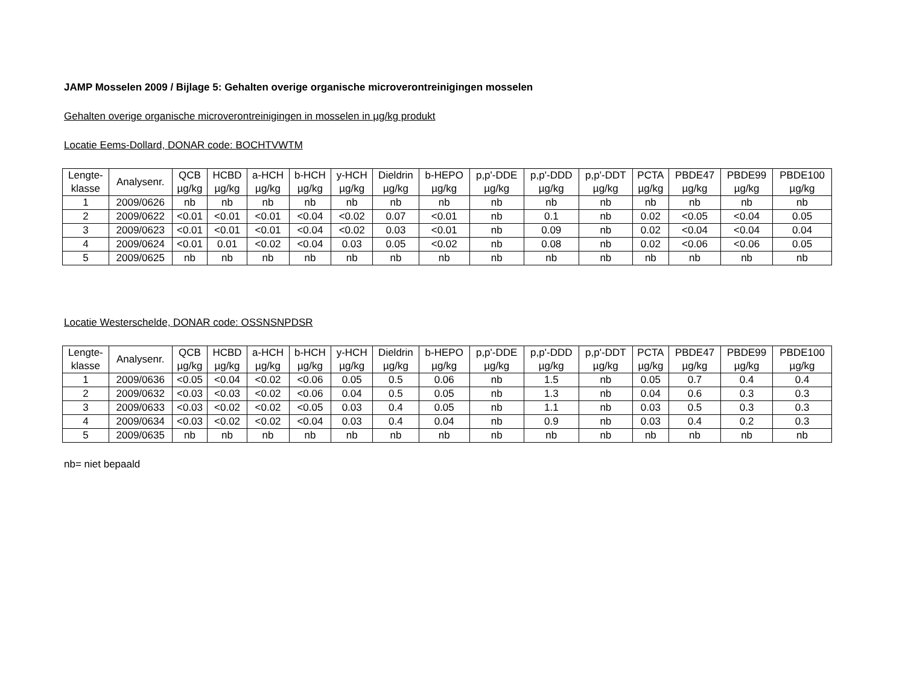JAMP Mosselen 2009 / Bijlage 5: Gehalten overige organische microverontreinigingen mosselen
Gehalten overige organische microverontreinigingen in mosselen in µg/kg produkt
Locatie Eems-Dollard, DONAR code: BOCHTVWTM
| Lengte- klasse | Analysenr. | QCB µg/kg | HCBD µg/kg | a-HCH µg/kg | b-HCH µg/kg | y-HCH µg/kg | Dieldrin µg/kg | b-HEPO µg/kg | p,p'-DDE µg/kg | p,p'-DDD µg/kg | p,p'-DDT µg/kg | PCTA µg/kg | PBDE47 µg/kg | PBDE99 µg/kg | PBDE100 µg/kg |
| --- | --- | --- | --- | --- | --- | --- | --- | --- | --- | --- | --- | --- | --- | --- | --- |
| 1 | 2009/0626 | nb | nb | nb | nb | nb | nb | nb | nb | nb | nb | nb | nb | nb | nb |
| 2 | 2009/0622 | <0.01 | <0.01 | <0.01 | <0.04 | <0.02 | 0.07 | <0.01 | nb | 0.1 | nb | 0.02 | <0.05 | <0.04 | 0.05 |
| 3 | 2009/0623 | <0.01 | <0.01 | <0.01 | <0.04 | <0.02 | 0.03 | <0.01 | nb | 0.09 | nb | 0.02 | <0.04 | <0.04 | 0.04 |
| 4 | 2009/0624 | <0.01 | 0.01 | <0.02 | <0.04 | 0.03 | 0.05 | <0.02 | nb | 0.08 | nb | 0.02 | <0.06 | <0.06 | 0.05 |
| 5 | 2009/0625 | nb | nb | nb | nb | nb | nb | nb | nb | nb | nb | nb | nb | nb | nb |
Locatie Westerschelde, DONAR code: OSSNSNPDSR
| Lengte- klasse | Analysenr. | QCB µg/kg | HCBD µg/kg | a-HCH µg/kg | b-HCH µg/kg | y-HCH µg/kg | Dieldrin µg/kg | b-HEPO µg/kg | p,p'-DDE µg/kg | p,p'-DDD µg/kg | p,p'-DDT µg/kg | PCTA µg/kg | PBDE47 µg/kg | PBDE99 µg/kg | PBDE100 µg/kg |
| --- | --- | --- | --- | --- | --- | --- | --- | --- | --- | --- | --- | --- | --- | --- | --- |
| 1 | 2009/0636 | <0.05 | <0.04 | <0.02 | <0.06 | 0.05 | 0.5 | 0.06 | nb | 1.5 | nb | 0.05 | 0.7 | 0.4 | 0.4 |
| 2 | 2009/0632 | <0.03 | <0.03 | <0.02 | <0.06 | 0.04 | 0.5 | 0.05 | nb | 1.3 | nb | 0.04 | 0.6 | 0.3 | 0.3 |
| 3 | 2009/0633 | <0.03 | <0.02 | <0.02 | <0.05 | 0.03 | 0.4 | 0.05 | nb | 1.1 | nb | 0.03 | 0.5 | 0.3 | 0.3 |
| 4 | 2009/0634 | <0.03 | <0.02 | <0.02 | <0.04 | 0.03 | 0.4 | 0.04 | nb | 0.9 | nb | 0.03 | 0.4 | 0.2 | 0.3 |
| 5 | 2009/0635 | nb | nb | nb | nb | nb | nb | nb | nb | nb | nb | nb | nb | nb | nb |
nb= niet bepaald